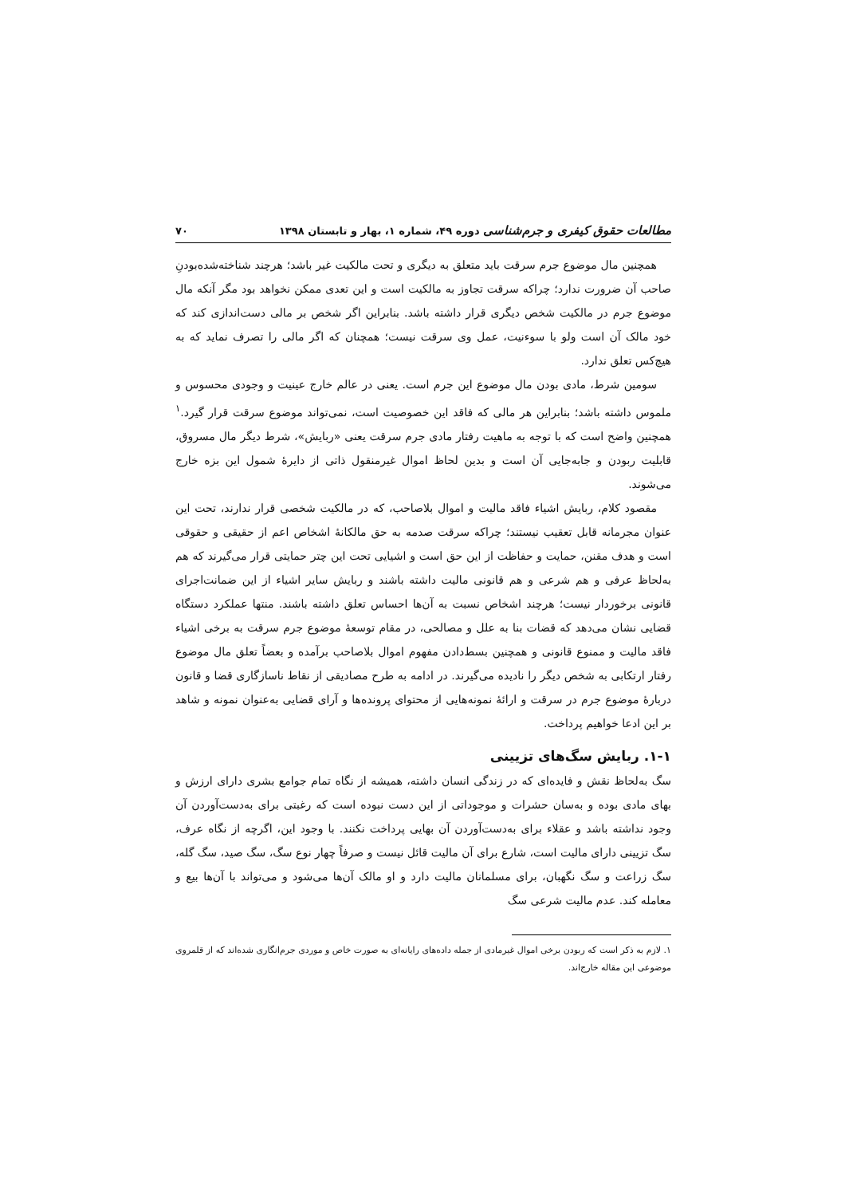مطالعات حقوق کیفری و جرم‌شناسی دوره ۴۹، شماره ۱، بهار و تابستان ۱۳۹۸ ۷۰
همچنین مال موضوع جرم سرقت باید متعلق به دیگری و تحت مالکیت غیر باشد؛ هرچند شناخته‌شده‌بودنِ صاحب آن ضرورت ندارد؛ چراکه سرقت تجاوز به مالکیت است و این تعدی ممکن نخواهد بود مگر آنکه مال موضوع جرم در مالکیت شخص دیگری قرار داشته باشد. بنابراین اگر شخص بر مالی دست‌اندازی کند که خود مالک آن است ولو با سوءنیت، عمل وی سرقت نیست؛ همچنان که اگر مالی را تصرف نماید که به هیچ‌کس تعلق ندارد.
سومین شرط، مادی بودن مال موضوع این جرم است. یعنی در عالم خارج عینیت و وجودی محسوس و ملموس داشته باشد؛ بنابراین هر مالی که فاقد این خصوصیت است، نمی‌تواند موضوع سرقت قرار گیرد.<sup>۱</sup> همچنین واضح است که با توجه به ماهیت رفتار مادی جرم سرقت یعنی «ربایش»، شرط دیگر مال مسروق، قابلیت ربودن و جابه‌جایی آن است و بدین لحاظ اموال غیرمنقول ذاتی از دایرهٔ شمول این بزه خارج می‌شوند.
مقصود کلام، ربایش اشیاء فاقد مالیت و اموال بلاصاحب، که در مالکیت شخصی قرار ندارند، تحت این عنوان مجرمانه قابل تعقیب نیستند؛ چراکه سرقت صدمه به حق مالکانهٔ اشخاص اعم از حقیقی و حقوقی است و هدف مقنن، حمایت و حفاظت از این حق است و اشیایی تحت این چتر حمایتی قرار می‌گیرند که هم به‌لحاظ عرفی و هم شرعی و هم قانونی مالیت داشته باشند و ربایش سایر اشیاء از این ضمانت‌اجرای قانونی برخوردار نیست؛ هرچند اشخاص نسبت به آن‌ها احساس تعلق داشته باشند. منتها عملکرد دستگاه قضایی نشان می‌دهد که قضات بنا به علل و مصالحی، در مقام توسعهٔ موضوع جرم سرقت به برخی اشیاء فاقد مالیت و ممنوع قانونی و همچنین بسط‌دادن مفهوم اموال بلاصاحب برآمده و بعضاً تعلق مال موضوع رفتار ارتکابی به شخص دیگر را نادیده می‌گیرند. در ادامه به طرح مصادیقی از نقاط ناسازگاری قضا و قانون دربارهٔ موضوع جرم در سرقت و ارائهٔ نمونه‌هایی از محتوای پرونده‌ها و آرای قضایی به‌عنوان نمونه و شاهد بر این ادعا خواهیم پرداخت.
۱-۱. ربایش سگ‌های تزیینی
سگ به‌لحاظ نقش و فایده‌ای که در زندگی انسان داشته، همیشه از نگاه تمام جوامع بشری دارای ارزش و بهای مادی بوده و به‌سان حشرات و موجوداتی از این دست نبوده است که رغبتی برای به‌دست‌آوردن آن وجود نداشته باشد و عقلاء برای به‌دست‌آوردن آن بهایی پرداخت نکنند. با وجود این، اگرچه از نگاه عرف، سگ تزیینی دارای مالیت است، شارع برای آن مالیت قائل نیست و صرفاً چهار نوع سگ، سگ صید، سگ گله، سگ زراعت و سگ نگهبان، برای مسلمانان مالیت دارد و او مالک آن‌ها می‌شود و می‌تواند با آن‌ها بیع و معامله کند. عدم مالیت شرعی سگ
۱. لازم به ذکر است که ربودن برخی اموال غیرمادی از جمله داده‌های رایانه‌ای به صورت خاص و موردی جرم‌انگاری شده‌اند که از قلمروی موضوعی این مقاله خارج‌اند.